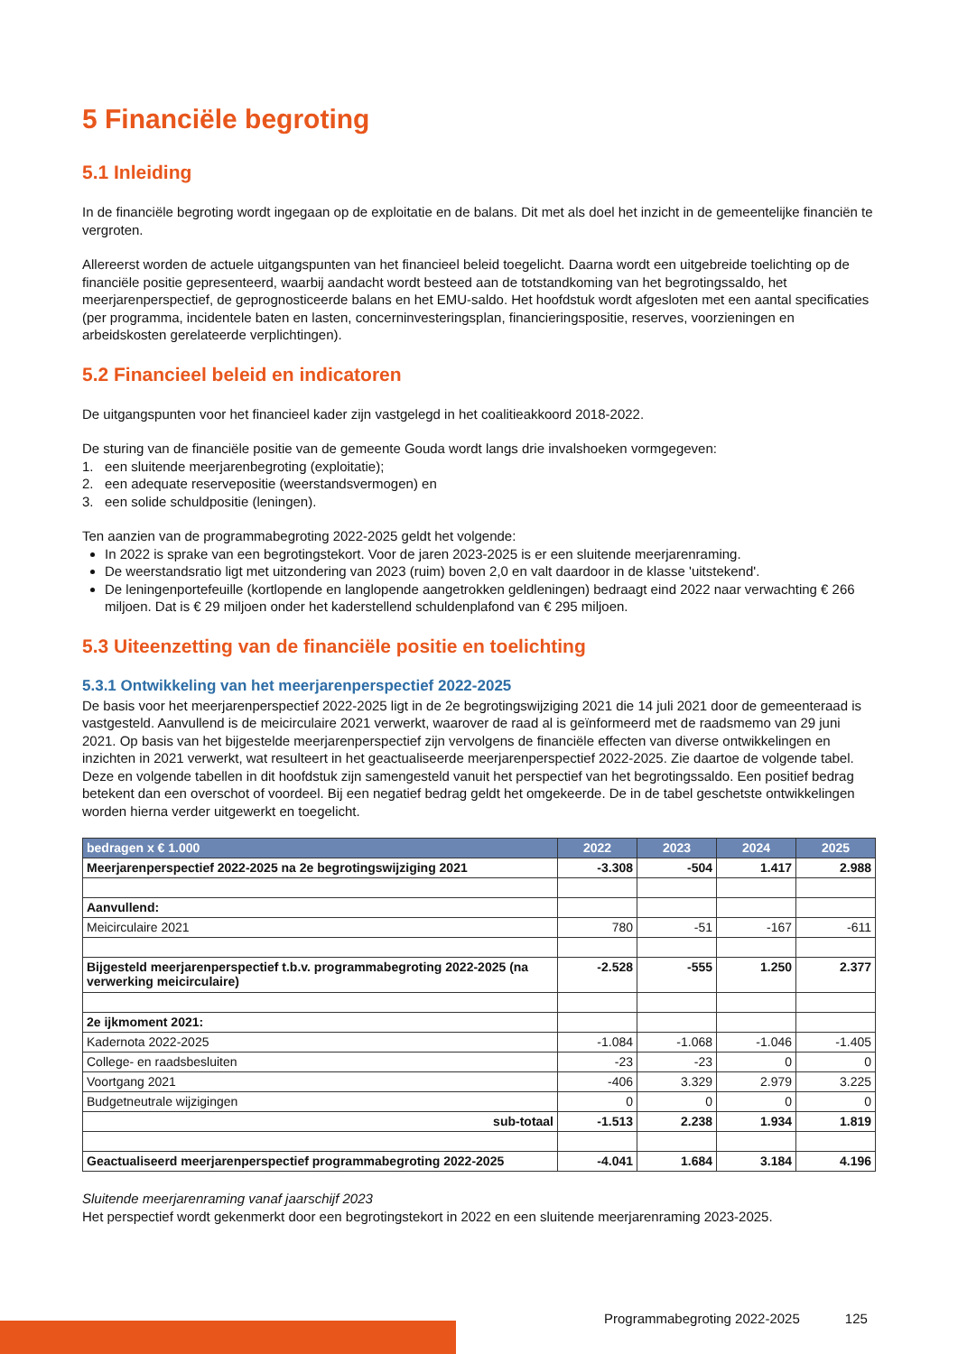5 Financiële begroting
5.1 Inleiding
In de financiële begroting wordt ingegaan op de exploitatie en de balans. Dit met als doel het inzicht in de gemeentelijke financiën te vergroten.
Allereerst worden de actuele uitgangspunten van het financieel beleid toegelicht. Daarna wordt een uitgebreide toelichting op de financiële positie gepresenteerd, waarbij aandacht wordt besteed aan de totstandkoming van het begrotingssaldo, het meerjarenperspectief, de geprognosticeerde balans en het EMU-saldo. Het hoofdstuk wordt afgesloten met een aantal specificaties (per programma, incidentele baten en lasten, concerninvesteringsplan, financieringspositie, reserves, voorzieningen en arbeidskosten gerelateerde verplichtingen).
5.2 Financieel beleid en indicatoren
De uitgangspunten voor het financieel kader zijn vastgelegd in het coalitieakkoord 2018-2022.
De sturing van de financiële positie van de gemeente Gouda wordt langs drie invalshoeken vormgegeven:
1. een sluitende meerjarenbegroting (exploitatie);
2. een adequate reservepositie (weerstandsvermogen) en
3. een solide schuldpositie (leningen).
Ten aanzien van de programmabegroting 2022-2025 geldt het volgende:
In 2022 is sprake van een begrotingstekort. Voor de jaren 2023-2025 is er een sluitende meerjarenraming.
De weerstandsratio ligt met uitzondering van 2023 (ruim) boven 2,0 en valt daardoor in de klasse 'uitstekend'.
De leningenportefeuille (kortlopende en langlopende aangetrokken geldleningen) bedraagt eind 2022 naar verwachting € 266 miljoen. Dat is € 29 miljoen onder het kaderstellend schuldenplafond van € 295 miljoen.
5.3 Uiteenzetting van de financiële positie en toelichting
5.3.1 Ontwikkeling van het meerjarenperspectief 2022-2025
De basis voor het meerjarenperspectief 2022-2025 ligt in de 2e begrotingswijziging 2021 die 14 juli 2021 door de gemeenteraad is vastgesteld. Aanvullend is de meicirculaire 2021 verwerkt, waarover de raad al is geïnformeerd met de raadsmemo van 29 juni 2021. Op basis van het bijgestelde meerjarenperspectief zijn vervolgens de financiële effecten van diverse ontwikkelingen en inzichten in 2021 verwerkt, wat resulteert in het geactualiseerde meerjarenperspectief 2022-2025. Zie daartoe de volgende tabel. Deze en volgende tabellen in dit hoofdstuk zijn samengesteld vanuit het perspectief van het begrotingssaldo. Een positief bedrag betekent dan een overschot of voordeel. Bij een negatief bedrag geldt het omgekeerde. De in de tabel geschetste ontwikkelingen worden hierna verder uitgewerkt en toegelicht.
| bedragen x € 1.000 | 2022 | 2023 | 2024 | 2025 |
| --- | --- | --- | --- | --- |
| Meerjarenperspectief 2022-2025 na 2e begrotingswijziging 2021 | -3.308 | -504 | 1.417 | 2.988 |
| Aanvullend: | | | | |
| Meicirculaire 2021 | 780 | -51 | -167 | -611 |
| Bijgesteld meerjarenperspectief t.b.v. programmabegroting 2022-2025 (na verwerking meicirculaire) | -2.528 | -555 | 1.250 | 2.377 |
| 2e ijkmoment 2021: | | | | |
| Kadernota 2022-2025 | -1.084 | -1.068 | -1.046 | -1.405 |
| College- en raadsbesluiten | -23 | -23 | 0 | 0 |
| Voortgang 2021 | -406 | 3.329 | 2.979 | 3.225 |
| Budgetneutrale wijzigingen | 0 | 0 | 0 | 0 |
| sub-totaal | -1.513 | 2.238 | 1.934 | 1.819 |
| Geactualiseerd meerjarenperspectief programmabegroting 2022-2025 | -4.041 | 1.684 | 3.184 | 4.196 |
Sluitende meerjarenraming vanaf jaarschijf 2023
Het perspectief wordt gekenmerkt door een begrotingstekort in 2022 en een sluitende meerjarenraming 2023-2025.
Programmabegroting 2022-2025 125